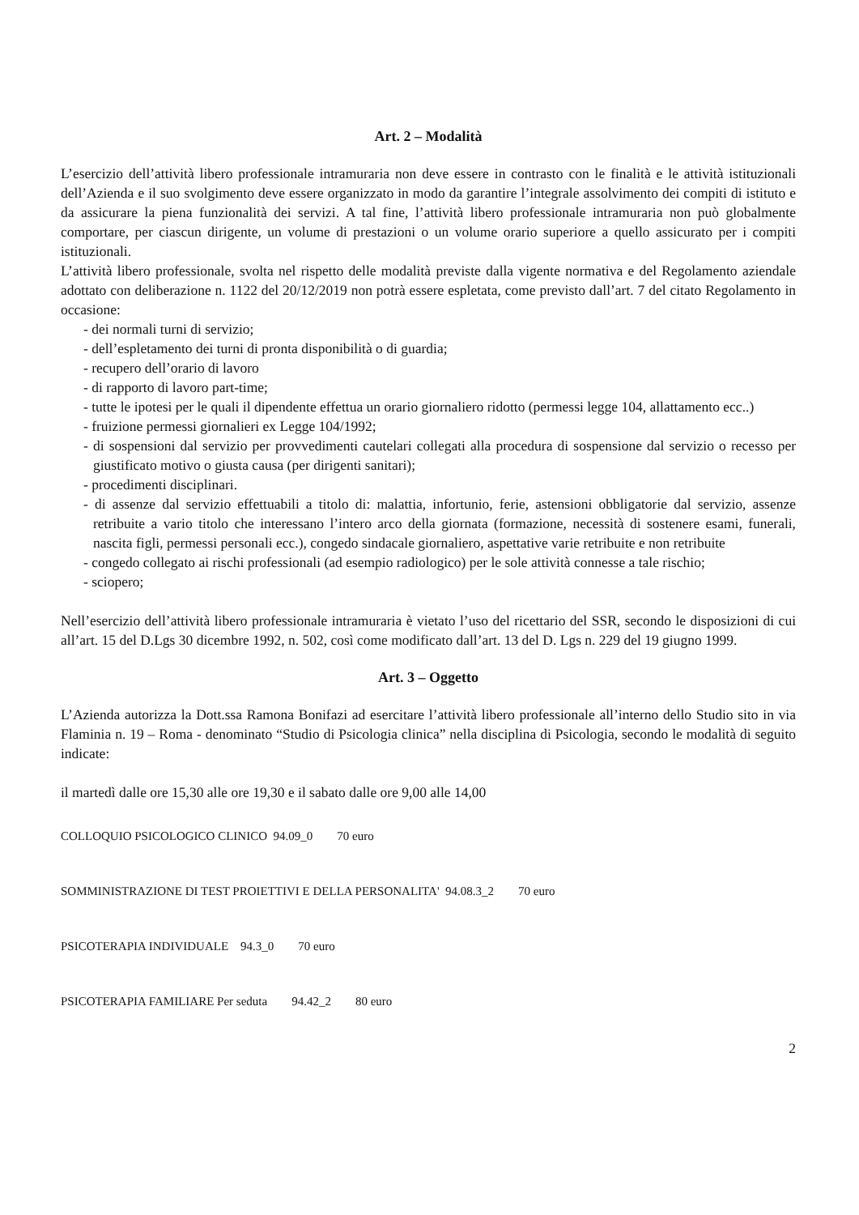Art. 2 – Modalità
L’esercizio dell’attività libero professionale intramuraria non deve essere in contrasto con le finalità e le attività istituzionali dell’Azienda e il suo svolgimento deve essere organizzato in modo da garantire l’integrale assolvimento dei compiti di istituto e da assicurare la piena funzionalità dei servizi. A tal fine, l’attività libero professionale intramuraria non può globalmente comportare, per ciascun dirigente, un volume di prestazioni o un volume orario superiore a quello assicurato per i compiti istituzionali.
L’attività libero professionale, svolta nel rispetto delle modalità previste dalla vigente normativa e del Regolamento aziendale adottato con deliberazione n. 1122 del 20/12/2019 non potrà essere espletata, come previsto dall’art. 7 del citato Regolamento in occasione:
- dei normali turni di servizio;
- dell’espletamento dei turni di pronta disponibilità o di guardia;
- recupero dell’orario di lavoro
- di rapporto di lavoro part-time;
- tutte le ipotesi per le quali il dipendente effettua un orario giornaliero ridotto (permessi legge 104, allattamento ecc..)
- fruizione permessi giornalieri ex Legge 104/1992;
- di sospensioni dal servizio per provvedimenti cautelari collegati alla procedura di sospensione dal servizio o recesso per giustificato motivo o giusta causa (per dirigenti sanitari);
- procedimenti disciplinari.
- di assenze dal servizio effettuabili a titolo di: malattia, infortunio, ferie, astensioni obbligatorie dal servizio, assenze retribuite a vario titolo che interessano l’intero arco della giornata (formazione, necessità di sostenere esami, funerali, nascita figli, permessi personali ecc.), congedo sindacale giornaliero, aspettative varie retribuite e non retribuite
- congedo collegato ai rischi professionali (ad esempio radiologico) per le sole attività connesse a tale rischio;
- sciopero;
Nell’esercizio dell’attività libero professionale intramuraria è vietato l’uso del ricettario del SSR, secondo le disposizioni di cui all’art. 15 del D.Lgs 30 dicembre 1992, n. 502, così come modificato dall’art. 13 del D. Lgs n. 229 del 19 giugno 1999.
Art. 3 – Oggetto
L’Azienda autorizza la Dott.ssa Ramona Bonifazi ad esercitare l’attività libero professionale all’interno dello Studio sito in via Flaminia n. 19 – Roma - denominato “Studio di Psicologia clinica” nella disciplina di Psicologia, secondo le modalità di seguito indicate:
il martedì dalle ore 15,30 alle ore 19,30 e il sabato dalle ore 9,00 alle 14,00
COLLOQUIO PSICOLOGICO CLINICO 94.09_0 70 euro
SOMMINISTRAZIONE DI TEST PROIETTIVI E DELLA PERSONALITA' 94.08.3_2 70 euro
PSICOTERAPIA INDIVIDUALE 94.3_0 70 euro
PSICOTERAPIA FAMILIARE Per seduta 94.42_2 80 euro
2